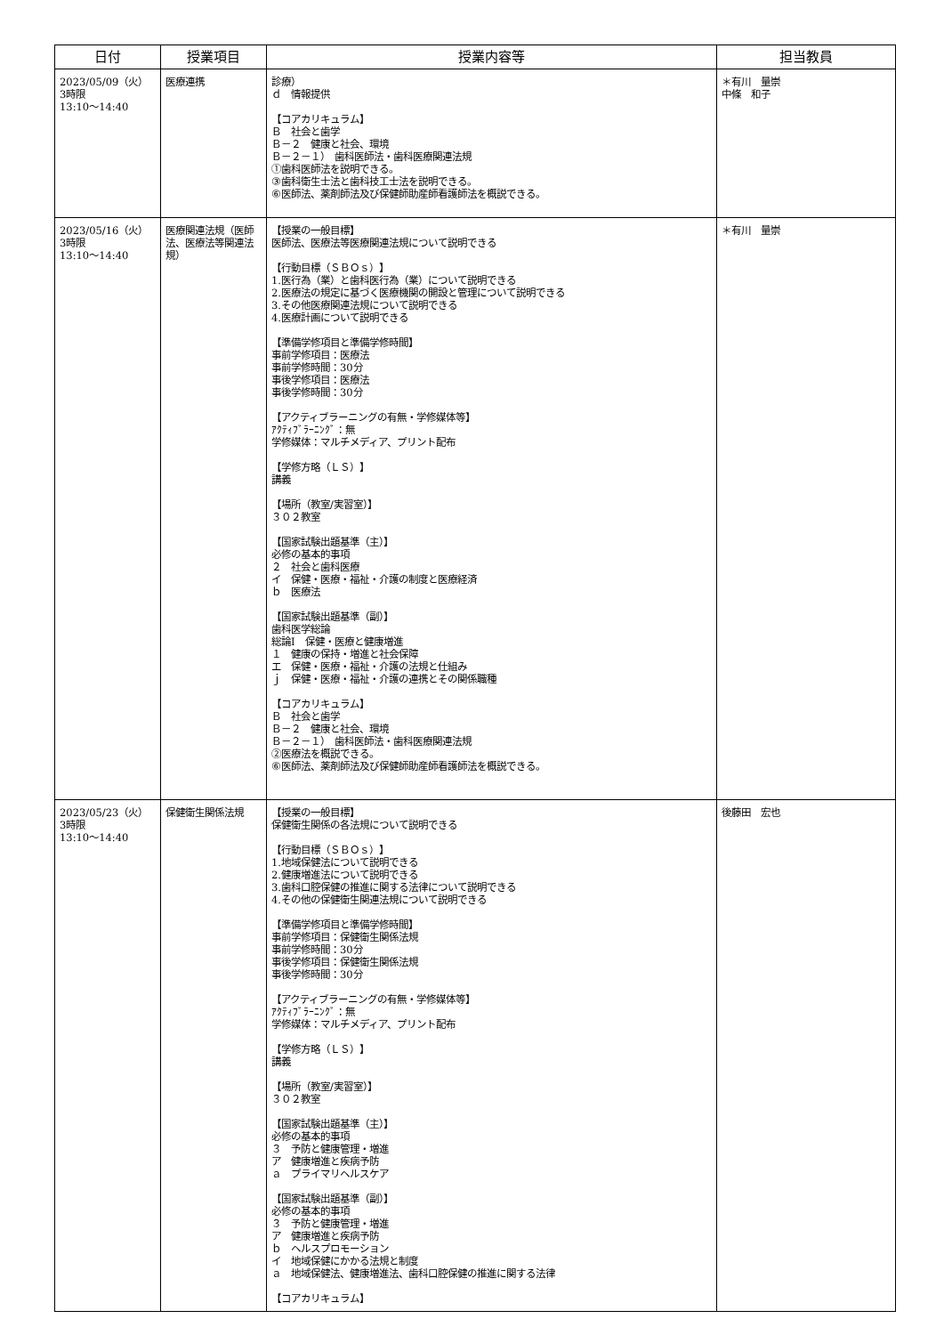| 日付 | 授業項目 | 授業内容等 | 担当教員 |
| --- | --- | --- | --- |
| 2023/05/09（火） 3時限 13:10～14:40 | 医療連携 | 診療） ｄ 情報提供 【コアカリキュラム】 Ｂ 社会と歯学 Ｂ－２ 健康と社会、環境 Ｂ－２－１） 歯科医師法・歯科医療関連法規 ①歯科医師法を説明できる。 ③歯科衛生士法と歯科技工士法を説明できる。 ⑥医師法、薬剤師法及び保健師助産師看護師法を概説できる。 | ＊有川 量崇 中條 和子 |
| 2023/05/16（火） 3時限 13:10～14:40 | 医療関連法規（医師法、医療法等関連法規） | 【授業の一般目標】 医師法、医療法等医療関連法規について説明できる 【行動目標（ＳＢＯｓ）】 1.医行為（業）と歯科医行為（業）について説明できる 2.医療法の規定に基づく医療機関の開設と管理について説明できる 3.その他医療関連法規について説明できる 4.医療計画について説明できる 【準備学修項目と準備学修時間】 事前学修項目：医療法 事前学修時間：30分 事後学修項目：医療法 事後学修時間：30分 【アクティブラーニングの有無・学修媒体等】 ｱｸﾃｨﾌﾞﾗｰﾆﾝｸﾞ：無 学修媒体：マルチメディア、プリント配布 【学修方略（ＬＳ）】 講義 【場所（教室/実習室）】 ３０２教室 【国家試験出題基準（主）】 必修の基本的事項 ２ 社会と歯科医療 イ 保健・医療・福祉・介護の制度と医療経済 ｂ 医療法 【国家試験出題基準（副）】 歯科医学総論 総論Ⅰ 保健・医療と健康増進 １ 健康の保持・増進と社会保障 エ 保健・医療・福祉・介護の法規と仕組み ｊ 保健・医療・福祉・介護の連携とその関係職種 【コアカリキュラム】 Ｂ 社会と歯学 Ｂ－２ 健康と社会、環境 Ｂ－２－１） 歯科医師法・歯科医療関連法規 ②医療法を概説できる。 ⑥医師法、薬剤師法及び保健師助産師看護師法を概説できる。 | ＊有川 量崇 |
| 2023/05/23（火） 3時限 13:10～14:40 | 保健衛生関係法規 | 【授業の一般目標】 保健衛生関係の各法規について説明できる 【行動目標（ＳＢＯｓ）】 1.地域保健法について説明できる 2.健康増進法について説明できる 3.歯科口腔保健の推進に関する法律について説明できる 4.その他の保健衛生関連法規について説明できる 【準備学修項目と準備学修時間】 事前学修項目：保健衛生関係法規 事前学修時間：30分 事後学修項目：保健衛生関係法規 事後学修時間：30分 【アクティブラーニングの有無・学修媒体等】 ｱｸﾃｨﾌﾞﾗｰﾆﾝｸﾞ：無 学修媒体：マルチメディア、プリント配布 【学修方略（ＬＳ）】 講義 【場所（教室/実習室）】 ３０２教室 【国家試験出題基準（主）】 必修の基本的事項 ３ 予防と健康管理・増進 ア 健康増進と疾病予防 ａ プライマリヘルスケア 【国家試験出題基準（副）】 必修の基本的事項 ３ 予防と健康管理・増進 ア 健康増進と疾病予防 ｂ ヘルスプロモーション イ 地域保健にかかる法規と制度 ａ 地域保健法、健康増進法、歯科口腔保健の推進に関する法律 【コアカリキュラム】 | 後藤田 宏也 |